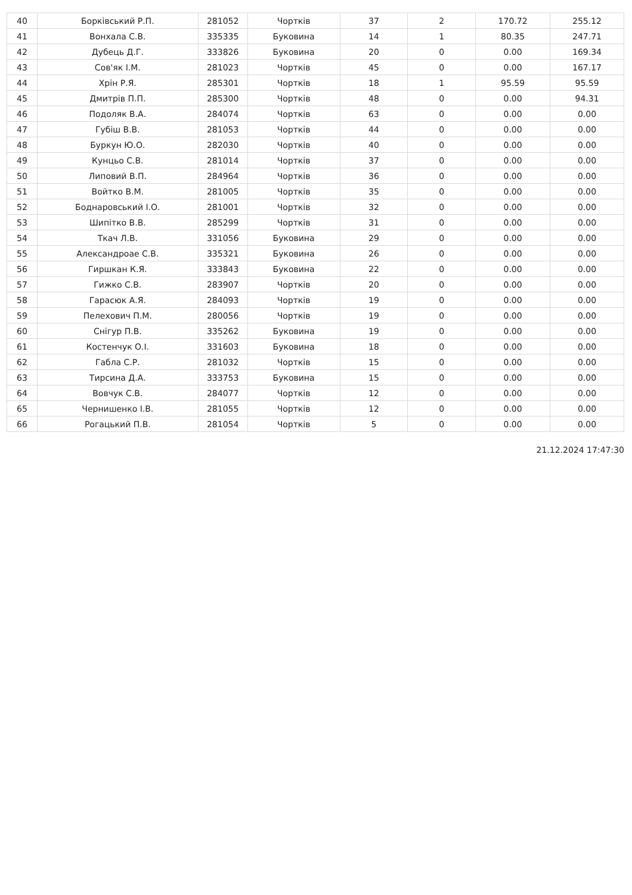| 40 | Борківський Р.П. | 281052 | Чортків | 37 | 2 | 170.72 | 255.12 |
| 41 | Вонхала С.В. | 335335 | Буковина | 14 | 1 | 80.35 | 247.71 |
| 42 | Дубець Д.Г. | 333826 | Буковина | 20 | 0 | 0.00 | 169.34 |
| 43 | Сов'як І.М. | 281023 | Чортків | 45 | 0 | 0.00 | 167.17 |
| 44 | Хрін Р.Я. | 285301 | Чортків | 18 | 1 | 95.59 | 95.59 |
| 45 | Дмитрів П.П. | 285300 | Чортків | 48 | 0 | 0.00 | 94.31 |
| 46 | Подоляк В.А. | 284074 | Чортків | 63 | 0 | 0.00 | 0.00 |
| 47 | Губіш В.В. | 281053 | Чортків | 44 | 0 | 0.00 | 0.00 |
| 48 | Буркун Ю.О. | 282030 | Чортків | 40 | 0 | 0.00 | 0.00 |
| 49 | Кунцьо С.В. | 281014 | Чортків | 37 | 0 | 0.00 | 0.00 |
| 50 | Липовий В.П. | 284964 | Чортків | 36 | 0 | 0.00 | 0.00 |
| 51 | Войтко В.М. | 281005 | Чортків | 35 | 0 | 0.00 | 0.00 |
| 52 | Боднаровський І.О. | 281001 | Чортків | 32 | 0 | 0.00 | 0.00 |
| 53 | Шипітко В.В. | 285299 | Чортків | 31 | 0 | 0.00 | 0.00 |
| 54 | Ткач Л.В. | 331056 | Буковина | 29 | 0 | 0.00 | 0.00 |
| 55 | Александроае С.В. | 335321 | Буковина | 26 | 0 | 0.00 | 0.00 |
| 56 | Гиршкан К.Я. | 333843 | Буковина | 22 | 0 | 0.00 | 0.00 |
| 57 | Гижко С.В. | 283907 | Чортків | 20 | 0 | 0.00 | 0.00 |
| 58 | Гарасюк А.Я. | 284093 | Чортків | 19 | 0 | 0.00 | 0.00 |
| 59 | Пелехович П.М. | 280056 | Чортків | 19 | 0 | 0.00 | 0.00 |
| 60 | Снігур П.В. | 335262 | Буковина | 19 | 0 | 0.00 | 0.00 |
| 61 | Костенчук О.І. | 331603 | Буковина | 18 | 0 | 0.00 | 0.00 |
| 62 | Габла С.Р. | 281032 | Чортків | 15 | 0 | 0.00 | 0.00 |
| 63 | Тирсина Д.А. | 333753 | Буковина | 15 | 0 | 0.00 | 0.00 |
| 64 | Вовчук С.В. | 284077 | Чортків | 12 | 0 | 0.00 | 0.00 |
| 65 | Чернишенко І.В. | 281055 | Чортків | 12 | 0 | 0.00 | 0.00 |
| 66 | Рогацький П.В. | 281054 | Чортків | 5 | 0 | 0.00 | 0.00 |
21.12.2024 17:47:30